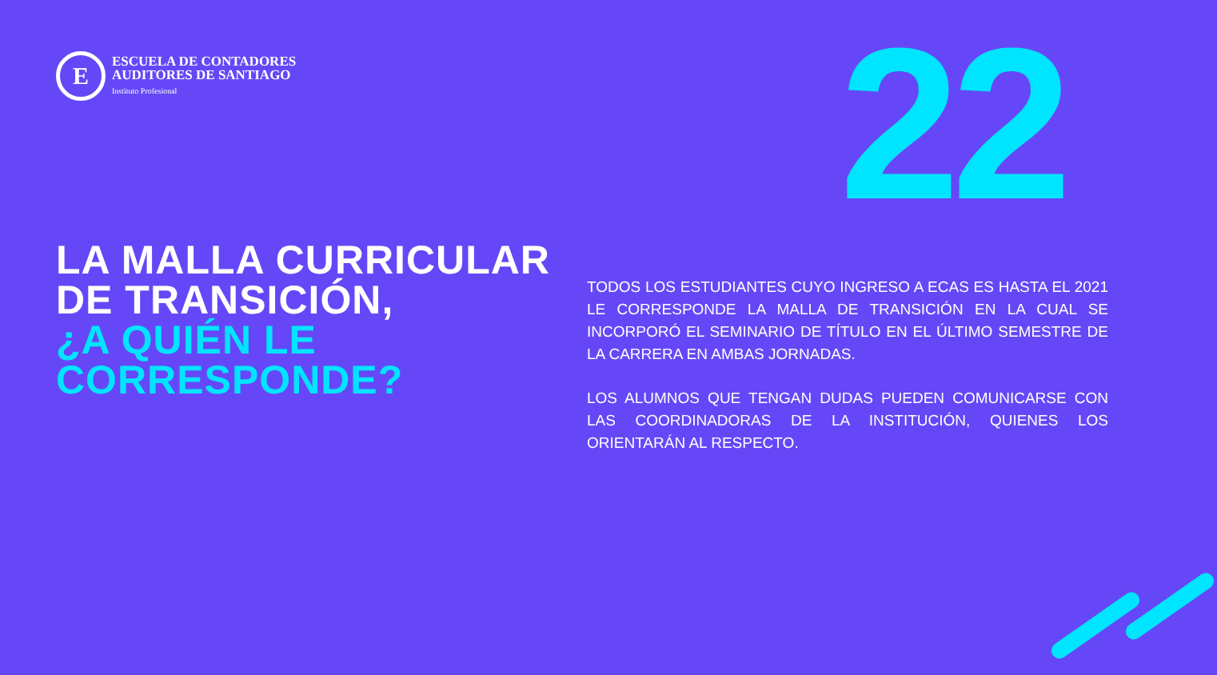E
ESCUELA DE CONTADORES
AUDITORES DE SANTIAGO
Instituto Profesional
22
LA MALLA CURRICULAR
DE TRANSICIÓN,
¿A QUIÉN LE
CORRESPONDE?
TODOS LOS ESTUDIANTES CUYO INGRESO A ECAS ES HASTA EL 2021 LE CORRESPONDE LA MALLA DE TRANSICIÓN EN LA CUAL SE INCORPORÓ EL SEMINARIO DE TÍTULO EN EL ÚLTIMO SEMESTRE DE LA CARRERA EN AMBAS JORNADAS.
LOS ALUMNOS QUE TENGAN DUDAS PUEDEN COMUNICARSE CON LAS COORDINADORAS DE LA INSTITUCIÓN, QUIENES LOS ORIENTARÁN AL RESPECTO.